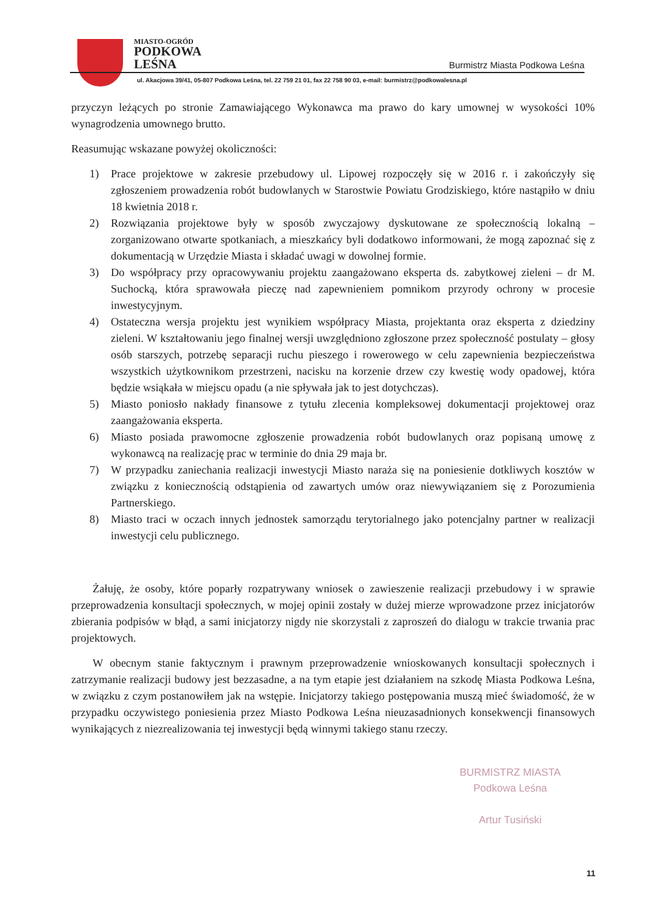MIASTO-OGRÓD
PODKOWA
LEŚNA
Burmistrz Miasta Podkowa Leśna
ul. Akacjowa 39/41, 05-807 Podkowa Leśna, tel. 22 759 21 01, fax 22 758 90 03, e-mail: burmistrz@podkowalesna.pl
przyczyn leżących po stronie Zamawiającego Wykonawca ma prawo do kary umownej w wysokości 10% wynagrodzenia umownego brutto.
Reasumując wskazane powyżej okoliczności:
1) Prace projektowe w zakresie przebudowy ul. Lipowej rozpoczęły się w 2016 r. i zakończyły się zgłoszeniem prowadzenia robót budowlanych w Starostwie Powiatu Grodziskiego, które nastąpiło w dniu 18 kwietnia 2018 r.
2) Rozwiązania projektowe były w sposób zwyczajowy dyskutowane ze społecznością lokalną – zorganizowano otwarte spotkaniach, a mieszkańcy byli dodatkowo informowani, że mogą zapoznać się z dokumentacją w Urzędzie Miasta i składać uwagi w dowolnej formie.
3) Do współpracy przy opracowywaniu projektu zaangażowano eksperta ds. zabytkowej zieleni – dr M. Suchocką, która sprawowała pieczę nad zapewnieniem pomnikom przyrody ochrony w procesie inwestycyjnym.
4) Ostateczna wersja projektu jest wynikiem współpracy Miasta, projektanta oraz eksperta z dziedziny zieleni. W kształtowaniu jego finalnej wersji uwzględniono zgłoszone przez społeczność postulaty – głosy osób starszych, potrzebę separacji ruchu pieszego i rowerowego w celu zapewnienia bezpieczeństwa wszystkich użytkownikom przestrzeni, nacisku na korzenie drzew czy kwestię wody opadowej, która będzie wsiąkała w miejscu opadu (a nie spływała jak to jest dotychczas).
5) Miasto poniosło nakłady finansowe z tytułu zlecenia kompleksowej dokumentacji projektowej oraz zaangażowania eksperta.
6) Miasto posiada prawomocne zgłoszenie prowadzenia robót budowlanych oraz popisaną umowę z wykonawcą na realizację prac w terminie do dnia 29 maja br.
7) W przypadku zaniechania realizacji inwestycji Miasto naraża się na poniesienie dotkliwych kosztów w związku z koniecznością odstąpienia od zawartych umów oraz niewywiązaniem się z Porozumienia Partnerskiego.
8) Miasto traci w oczach innych jednostek samorządu terytorialnego jako potencjalny partner w realizacji inwestycji celu publicznego.
Żałuję, że osoby, które poparły rozpatrywany wniosek o zawieszenie realizacji przebudowy i w sprawie przeprowadzenia konsultacji społecznych, w mojej opinii zostały w dużej mierze wprowadzone przez inicjatorów zbierania podpisów w błąd, a sami inicjatorzy nigdy nie skorzystali z zaproszeń do dialogu w trakcie trwania prac projektowych.
W obecnym stanie faktycznym i prawnym przeprowadzenie wnioskowanych konsultacji społecznych i zatrzymanie realizacji budowy jest bezzasadne, a na tym etapie jest działaniem na szkodę Miasta Podkowa Leśna, w związku z czym postanowiłem jak na wstępie. Inicjatorzy takiego postępowania muszą mieć świadomość, że w przypadku oczywistego poniesienia przez Miasto Podkowa Leśna nieuzasadnionych konsekwencji finansowych wynikających z niezrealizowania tej inwestycji będą winnymi takiego stanu rzeczy.
BURMISTRZ MIASTA
Podkowa Leśna
Artur Tusiński
11